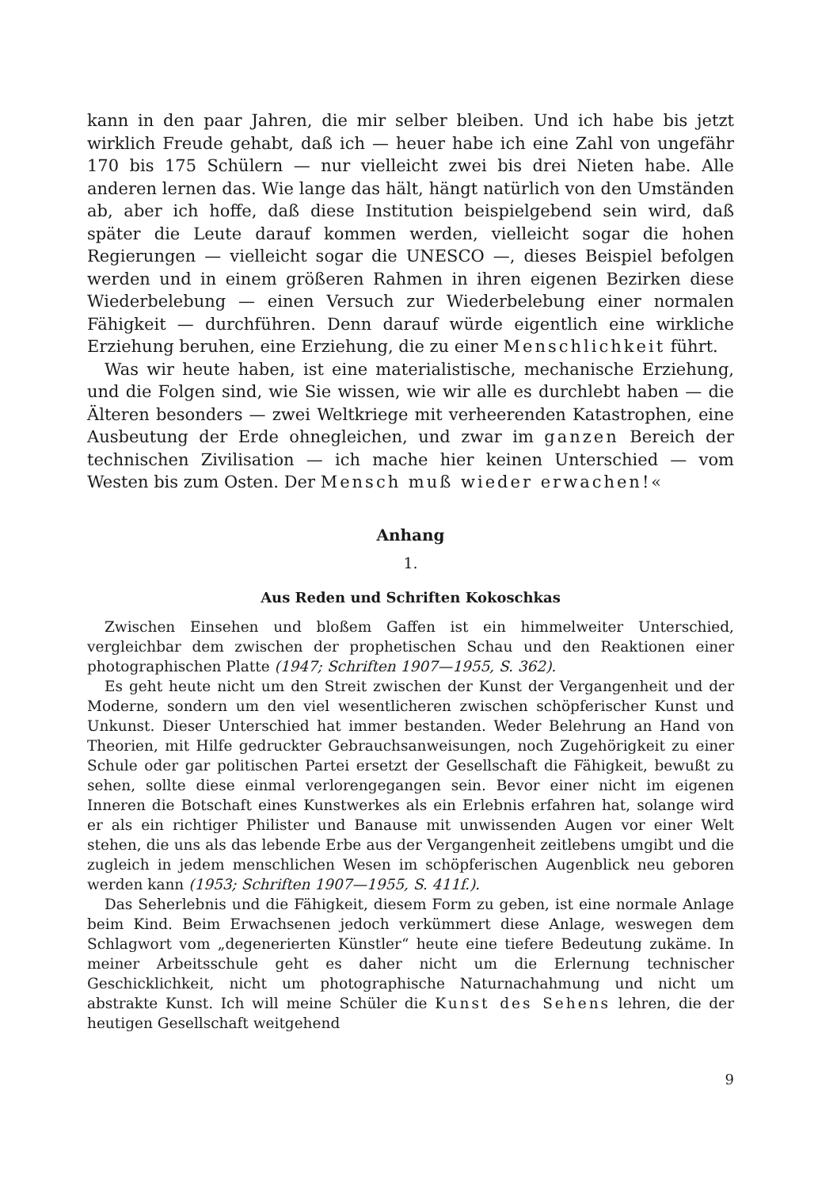kann in den paar Jahren, die mir selber bleiben. Und ich habe bis jetzt wirklich Freude gehabt, daß ich — heuer habe ich eine Zahl von ungefähr 170 bis 175 Schülern — nur vielleicht zwei bis drei Nieten habe. Alle anderen lernen das. Wie lange das hält, hängt natürlich von den Umständen ab, aber ich hoffe, daß diese Institution beispielgebend sein wird, daß später die Leute darauf kommen werden, vielleicht sogar die hohen Regierungen — vielleicht sogar die UNESCO —, dieses Beispiel befolgen werden und in einem größeren Rahmen in ihren eigenen Bezirken diese Wiederbelebung — einen Versuch zur Wiederbelebung einer normalen Fähigkeit — durchführen. Denn darauf würde eigentlich eine wirkliche Erziehung beruhen, eine Erziehung, die zu einer Menschlichkeit führt.
Was wir heute haben, ist eine materialistische, mechanische Erziehung, und die Folgen sind, wie Sie wissen, wie wir alle es durchlebt haben — die Älteren besonders — zwei Weltkriege mit verheerenden Katastrophen, eine Ausbeutung der Erde ohnegleichen, und zwar im ganzen Bereich der technischen Zivilisation — ich mache hier keinen Unterschied — vom Westen bis zum Osten. Der Mensch muß wieder erwachen!«
Anhang
1.
Aus Reden und Schriften Kokoschkas
Zwischen Einsehen und bloßem Gaffen ist ein himmelweiter Unterschied, vergleichbar dem zwischen der prophetischen Schau und den Reaktionen einer photographischen Platte (1947; Schriften 1907—1955, S. 362).
Es geht heute nicht um den Streit zwischen der Kunst der Vergangenheit und der Moderne, sondern um den viel wesentlicheren zwischen schöpferischer Kunst und Unkunst. Dieser Unterschied hat immer bestanden. Weder Belehrung an Hand von Theorien, mit Hilfe gedruckter Gebrauchsanweisungen, noch Zugehörigkeit zu einer Schule oder gar politischen Partei ersetzt der Gesellschaft die Fähigkeit, bewußt zu sehen, sollte diese einmal verlorengegangen sein. Bevor einer nicht im eigenen Inneren die Botschaft eines Kunstwerkes als ein Erlebnis erfahren hat, solange wird er als ein richtiger Philister und Banause mit unwissenden Augen vor einer Welt stehen, die uns als das lebende Erbe aus der Vergangenheit zeitlebens umgibt und die zugleich in jedem menschlichen Wesen im schöpferischen Augenblick neu geboren werden kann (1953; Schriften 1907—1955, S. 411f.).
Das Seherlebnis und die Fähigkeit, diesem Form zu geben, ist eine normale Anlage beim Kind. Beim Erwachsenen jedoch verkümmert diese Anlage, weswegen dem Schlagwort vom „degenerierten Künstler“ heute eine tiefere Bedeutung zukäme. In meiner Arbeitsschule geht es daher nicht um die Erlernung technischer Geschicklichkeit, nicht um photographische Naturnachahmung und nicht um abstrakte Kunst. Ich will meine Schüler die Kunst des Sehens lehren, die der heutigen Gesellschaft weitgehend
9